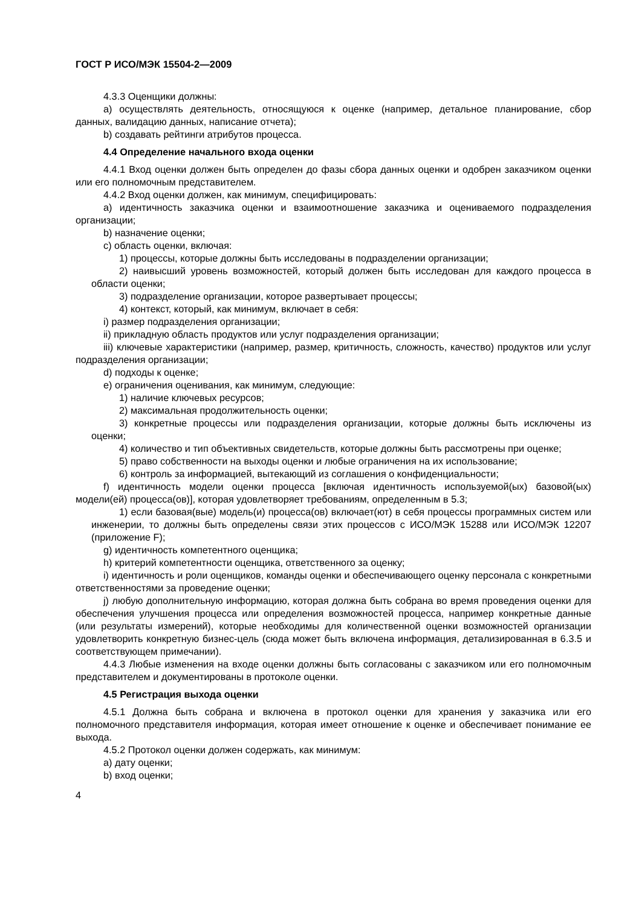ГОСТ Р ИСО/МЭК 15504-2—2009
4.3.3 Оценщики должны:
a) осуществлять деятельность, относящуюся к оценке (например, детальное планирование, сбор данных, валидацию данных, написание отчета);
b) создавать рейтинги атрибутов процесса.
4.4 Определение начального входа оценки
4.4.1 Вход оценки должен быть определен до фазы сбора данных оценки и одобрен заказчиком оценки или его полномочным представителем.
4.4.2 Вход оценки должен, как минимум, специфицировать:
a) идентичность заказчика оценки и взаимоотношение заказчика и оцениваемого подразделения организации;
b) назначение оценки;
c) область оценки, включая:
1) процессы, которые должны быть исследованы в подразделении организации;
2) наивысший уровень возможностей, который должен быть исследован для каждого процесса в области оценки;
3) подразделение организации, которое развертывает процессы;
4) контекст, который, как минимум, включает в себя:
i) размер подразделения организации;
ii) прикладную область продуктов или услуг подразделения организации;
iii) ключевые характеристики (например, размер, критичность, сложность, качество) продуктов или услуг подразделения организации;
d) подходы к оценке;
e) ограничения оценивания, как минимум, следующие:
1) наличие ключевых ресурсов;
2) максимальная продолжительность оценки;
3) конкретные процессы или подразделения организации, которые должны быть исключены из оценки;
4) количество и тип объективных свидетельств, которые должны быть рассмотрены при оценке;
5) право собственности на выходы оценки и любые ограничения на их использование;
6) контроль за информацией, вытекающий из соглашения о конфиденциальности;
f) идентичность модели оценки процесса [включая идентичность используемой(ых) базовой(ых) модели(ей) процесса(ов)], которая удовлетворяет требованиям, определенным в 5.3;
1) если базовая(вые) модель(и) процесса(ов) включает(ют) в себя процессы программных систем или инженерии, то должны быть определены связи этих процессов с ИСО/МЭК 15288 или ИСО/МЭК 12207 (приложение F);
g) идентичность компетентного оценщика;
h) критерий компетентности оценщика, ответственного за оценку;
i) идентичность и роли оценщиков, команды оценки и обеспечивающего оценку персонала с конкретными ответственностями за проведение оценки;
j) любую дополнительную информацию, которая должна быть собрана во время проведения оценки для обеспечения улучшения процесса или определения возможностей процесса, например конкретные данные (или результаты измерений), которые необходимы для количественной оценки возможностей организации удовлетворить конкретную бизнес-цель (сюда может быть включена информация, детализированная в 6.3.5 и соответствующем примечании).
4.4.3 Любые изменения на входе оценки должны быть согласованы с заказчиком или его полномочным представителем и документированы в протоколе оценки.
4.5 Регистрация выхода оценки
4.5.1 Должна быть собрана и включена в протокол оценки для хранения у заказчика или его полномочного представителя информация, которая имеет отношение к оценке и обеспечивает понимание ее выхода.
4.5.2 Протокол оценки должен содержать, как минимум:
a) дату оценки;
b) вход оценки;
4